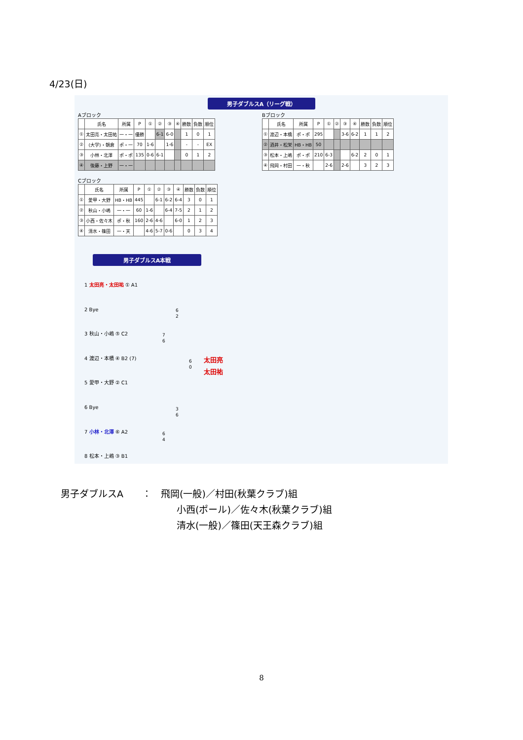4/23(日)
男子ダブルスA（リーグ戦）
Aブロック
| | 氏名 | 所属 | P | ① | ② | ③ | ④ | 勝数 | 負数 | 順位 |
| --- | --- | --- | --- | --- | --- | --- | --- | --- | --- | --- |
| ① | 太田亮・太田祐 | 一・一 | 優勝 | | 6-1 | 6-0 | | 1 | 0 | 1 |
| ② | (大学)・朝倉 | ポ・一 | 70 | 1-6 | | 1-6 | | - | - | EX |
| ③ | 小林・北澤 | ポ・ポ | 135 | 0-6 | 6-1 | | | 0 | 1 | 2 |
| ④ | 後藤・上野 | 一・一 | | | | | | | | |
Bブロック
| | 氏名 | 所属 | P | ① | ② | ③ | ④ | 勝数 | 負数 | 順位 |
| --- | --- | --- | --- | --- | --- | --- | --- | --- | --- | --- |
| ① | 渡辺・本橋 | ポ・ポ | 295 | | | 3-6 | 6-2 | 1 | 1 | 2 |
| ② | 酒井・松栄 | HB・HB | 50 | | | | | | | |
| ③ | 松本・上嶋 | ポ・ポ | 210 | 6-3 | | | 6-2 | 2 | 0 | 1 |
| ④ | 飛岡・村田 | 一・秋 | | 2-6 | | 2-6 | | 3 | 2 | 3 |
Cブロック
| | 氏名 | 所属 | P | ① | ② | ③ | ④ | 勝数 | 負数 | 順位 |
| --- | --- | --- | --- | --- | --- | --- | --- | --- | --- | --- |
| ① | 愛甲・大野 | HB・HB | 445 | | 6-1 | 6-2 | 6-4 | 3 | 0 | 1 |
| ② | 秋山・小嶋 | 一・一 | 60 | 1-6 | | 6-4 | 7-5 | 2 | 1 | 2 |
| ③ | 小西・佐々木 | ポ・秋 | 160 | 2-6 | 4-6 | | 6-0 | 1 | 2 | 3 |
| ④ | 清水・篠田 | 一・天 | | 4-6 | 5-7 | 0-6 | | 0 | 3 | 4 |
男子ダブルスA本戦
1 太田亮・太田祐 ① A1
2 Bye
3 秋山・小嶋 ⑤ C2
4 渡辺・本橋 ④ B2 (7)
5 愛甲・大野 ② C1
6 Bye
7 小林・北澤 ⑥ A2
8 松本・上嶋 ③ B1
6
2
7
6
6
0
3
6
6
4
太田亮
太田祐
男子ダブルスA　　：　飛岡(一般)／村田(秋葉クラブ)組
小西(ポール)／佐々木(秋葉クラブ)組
清水(一般)／篠田(天王森クラブ)組
8